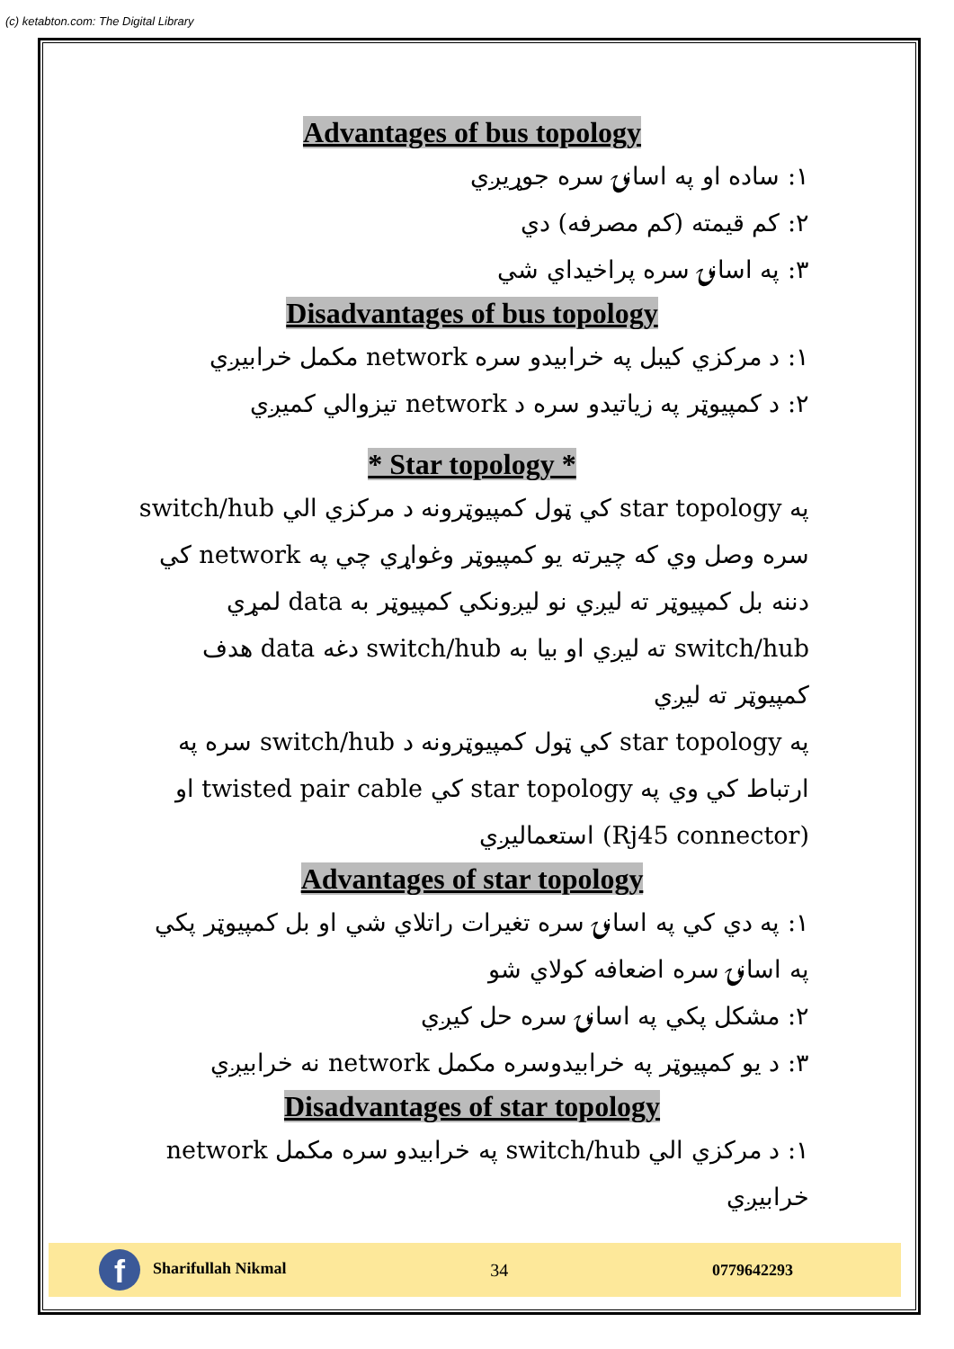(c) ketabton.com: The Digital Library
Advantages of bus topology
۱: ساده او په اسانۍ سره جوړيږي
۲: کم قيمته (کم مصرفه) دي
۳: په اسانۍ سره پراخيداي شي
Disadvantages of bus topology
۱: د مرکزي کيبل په خرابيدو سره network مکمل خرابيږي
۲: د کمپيوټر په زياتيدو سره د network تيزوالي کميږي
* Star topology *
په star topology کي ټول کمپيوټرونه د مرکزي الي switch/hub سره وصل وي که چيرته يو کمپيوټر وغواړي چي په network کي دننه بل کمپيوټر ته ليږي نو ليږونکي کمپيوټر به data لمړي switch/hub ته ليږي او بيا به switch/hub دغه data هدف کمپيوټر ته ليږي
په star topology کي ټول کمپيوټرونه د switch/hub سره په ارتباط کي وي په star topology کي twisted pair cable او (Rj45 connector) استعماليږي
Advantages of star topology
۱: په دي کي په اسانۍ سره تغيرات راتلاي شي او بل کمپيوټر پکي په اسانۍ سره اضعافه کولاي شو
۲: مشکل پکي په اسانۍ سره حل کيږي
۳: د يو کمپيوټر په خرابيدوسره مکمل network نه خرابيږي
Disadvantages of star topology
۱: د مرکزي الي switch/hub په خرابيدو سره مکمل network خرابيږي
f Sharifullah Nikmal 34 0779642293